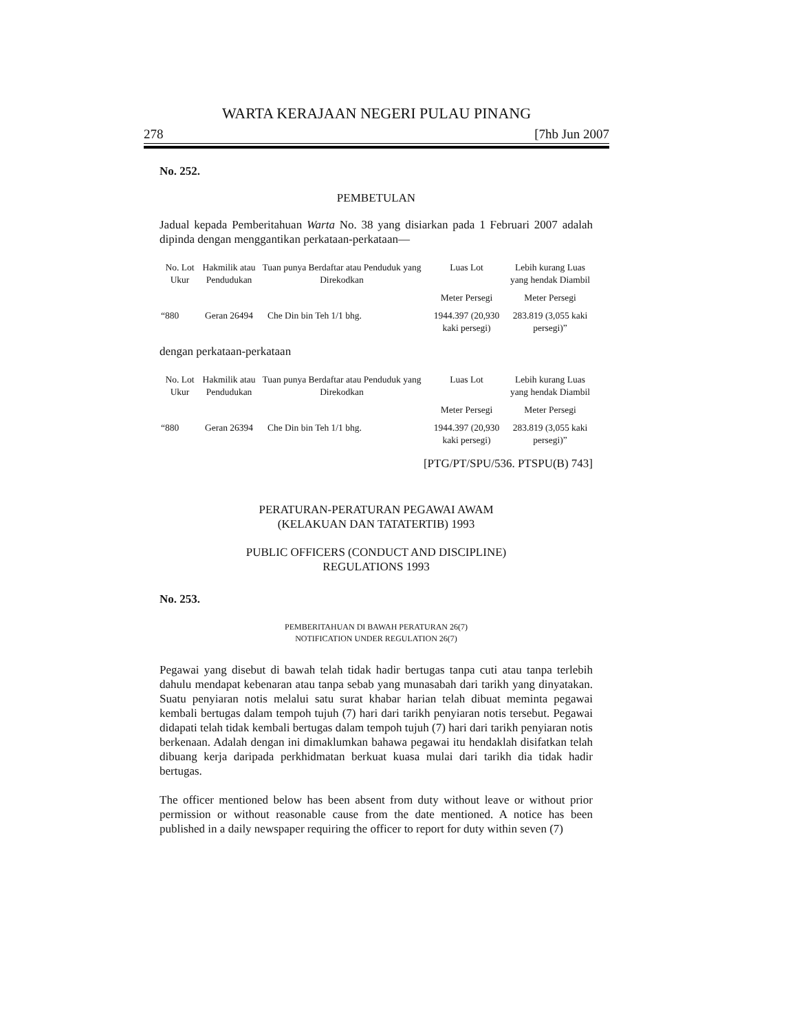WARTA KERAJAAN NEGERI PULAU PINANG
278 [7hb Jun 2007
No. 252.
PEMBETULAN
Jadual kepada Pemberitahuan Warta No. 38 yang disiarkan pada 1 Februari 2007 adalah dipinda dengan menggantikan perkataan-perkataan—
| No. Lot Ukur | Hakmilik atau Pendudukan | Tuan punya Berdaftar atau Penduduk yang Direkodkan | Luas Lot | Lebih kurang Luas yang hendak Diambil |
| --- | --- | --- | --- | --- |
| | | | Meter Persegi | Meter Persegi |
| “880 | Geran 26494 | Che Din bin Teh 1/1 bhg. | 1944.397 (20,930 kaki persegi) | 283.819 (3,055 kaki persegi)” |
dengan perkataan-perkataan
| No. Lot Ukur | Hakmilik atau Pendudukan | Tuan punya Berdaftar atau Penduduk yang Direkodkan | Luas Lot | Lebih kurang Luas yang hendak Diambil |
| --- | --- | --- | --- | --- |
| | | | Meter Persegi | Meter Persegi |
| “880 | Geran 26394 | Che Din bin Teh 1/1 bhg. | 1944.397 (20,930 kaki persegi) | 283.819 (3,055 kaki persegi)” |
[PTG/PT/SPU/536. PTSPU(B) 743]
PERATURAN-PERATURAN PEGAWAI AWAM
(KELAKUAN DAN TATATERTIB) 1993
PUBLIC OFFICERS (CONDUCT AND DISCIPLINE)
REGULATIONS 1993
No. 253.
PEMBERITAHUAN DI BAWAH PERATURAN 26(7)
NOTIFICATION UNDER REGULATION 26(7)
Pegawai yang disebut di bawah telah tidak hadir bertugas tanpa cuti atau tanpa terlebih dahulu mendapat kebenaran atau tanpa sebab yang munasabah dari tarikh yang dinyatakan. Suatu penyiaran notis melalui satu surat khabar harian telah dibuat meminta pegawai kembali bertugas dalam tempoh tujuh (7) hari dari tarikh penyiaran notis tersebut. Pegawai didapati telah tidak kembali bertugas dalam tempoh tujuh (7) hari dari tarikh penyiaran notis berkenaan. Adalah dengan ini dimaklumkan bahawa pegawai itu hendaklah disifatkan telah dibuang kerja daripada perkhidmatan berkuat kuasa mulai dari tarikh dia tidak hadir bertugas.
The officer mentioned below has been absent from duty without leave or without prior permission or without reasonable cause from the date mentioned. A notice has been published in a daily newspaper requiring the officer to report for duty within seven (7)